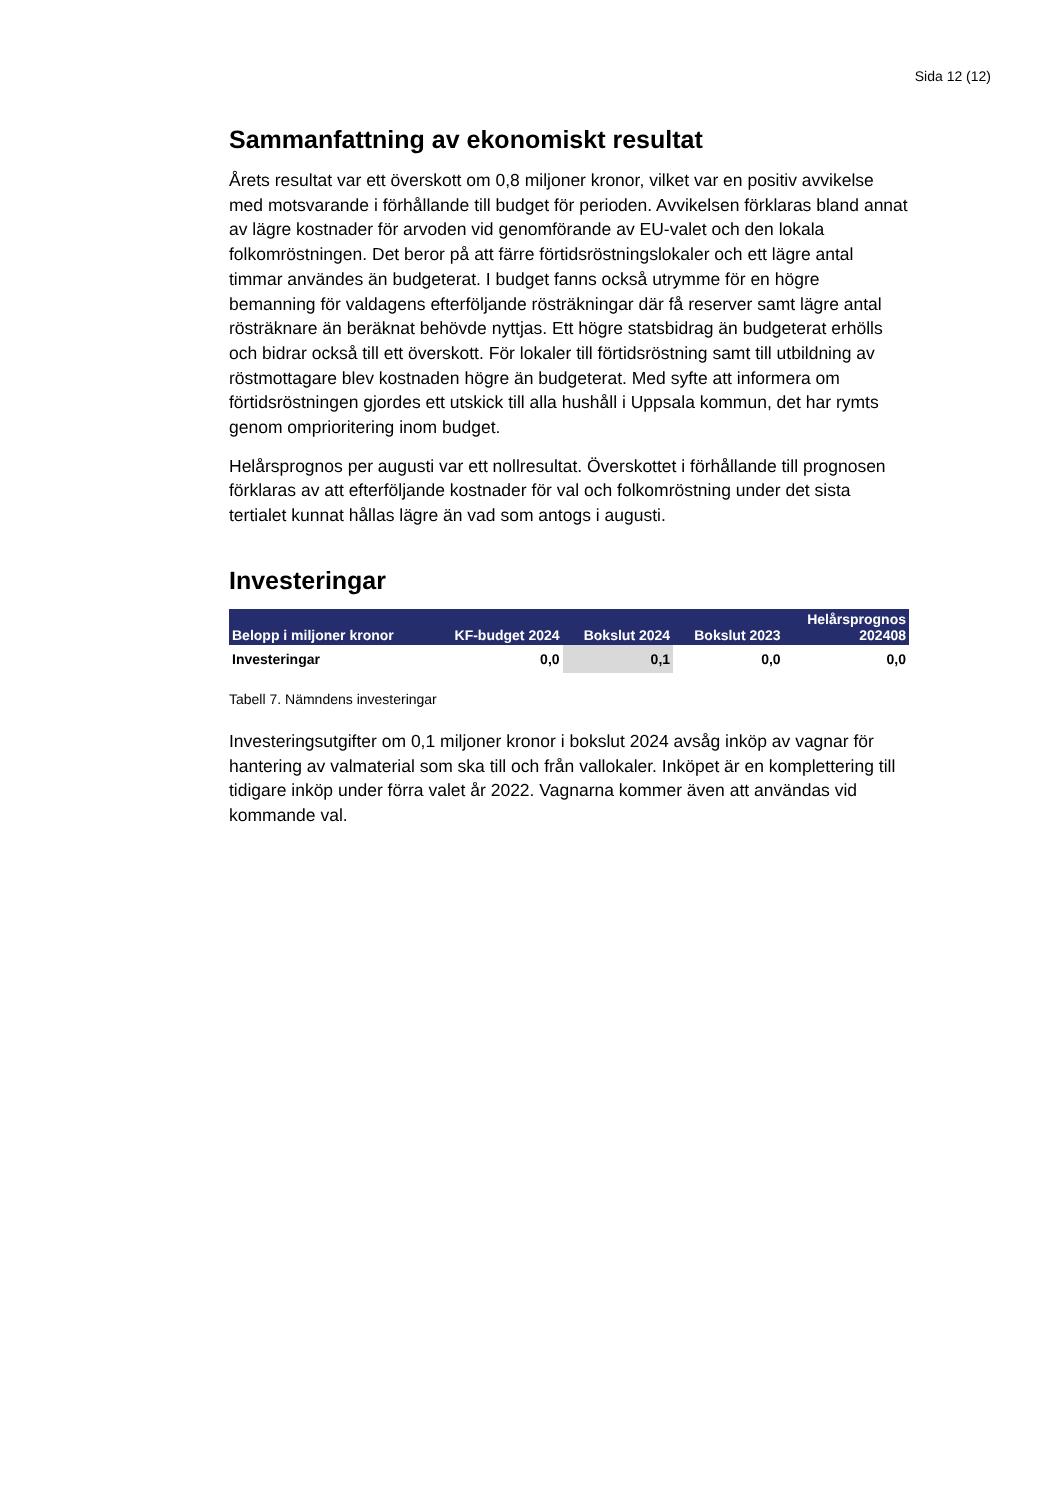Sida 12 (12)
Sammanfattning av ekonomiskt resultat
Årets resultat var ett överskott om 0,8 miljoner kronor, vilket var en positiv avvikelse med motsvarande i förhållande till budget för perioden. Avvikelsen förklaras bland annat av lägre kostnader för arvoden vid genomförande av EU-valet och den lokala folkomröstningen. Det beror på att färre förtidsröstningslokaler och ett lägre antal timmar användes än budgeterat. I budget fanns också utrymme för en högre bemanning för valdagens efterföljande rösträkningar där få reserver samt lägre antal rösträknare än beräknat behövde nyttjas. Ett högre statsbidrag än budgeterat erhölls och bidrar också till ett överskott. För lokaler till förtidsröstning samt till utbildning av röstmottagare blev kostnaden högre än budgeterat. Med syfte att informera om förtidsröstningen gjordes ett utskick till alla hushåll i Uppsala kommun, det har rymts genom omprioritering inom budget.
Helårsprognos per augusti var ett nollresultat. Överskottet i förhållande till prognosen förklaras av att efterföljande kostnader för val och folkomröstning under det sista tertialet kunnat hållas lägre än vad som antogs i augusti.
Investeringar
| Belopp i miljoner kronor | KF-budget 2024 | Bokslut 2024 | Bokslut 2023 | Helårsprognos 202408 |
| --- | --- | --- | --- | --- |
| Investeringar | 0,0 | 0,1 | 0,0 | 0,0 |
Tabell 7. Nämndens investeringar
Investeringsutgifter om 0,1 miljoner kronor i bokslut 2024 avsåg inköp av vagnar för hantering av valmaterial som ska till och från vallokaler. Inköpet är en komplettering till tidigare inköp under förra valet år 2022. Vagnarna kommer även att användas vid kommande val.